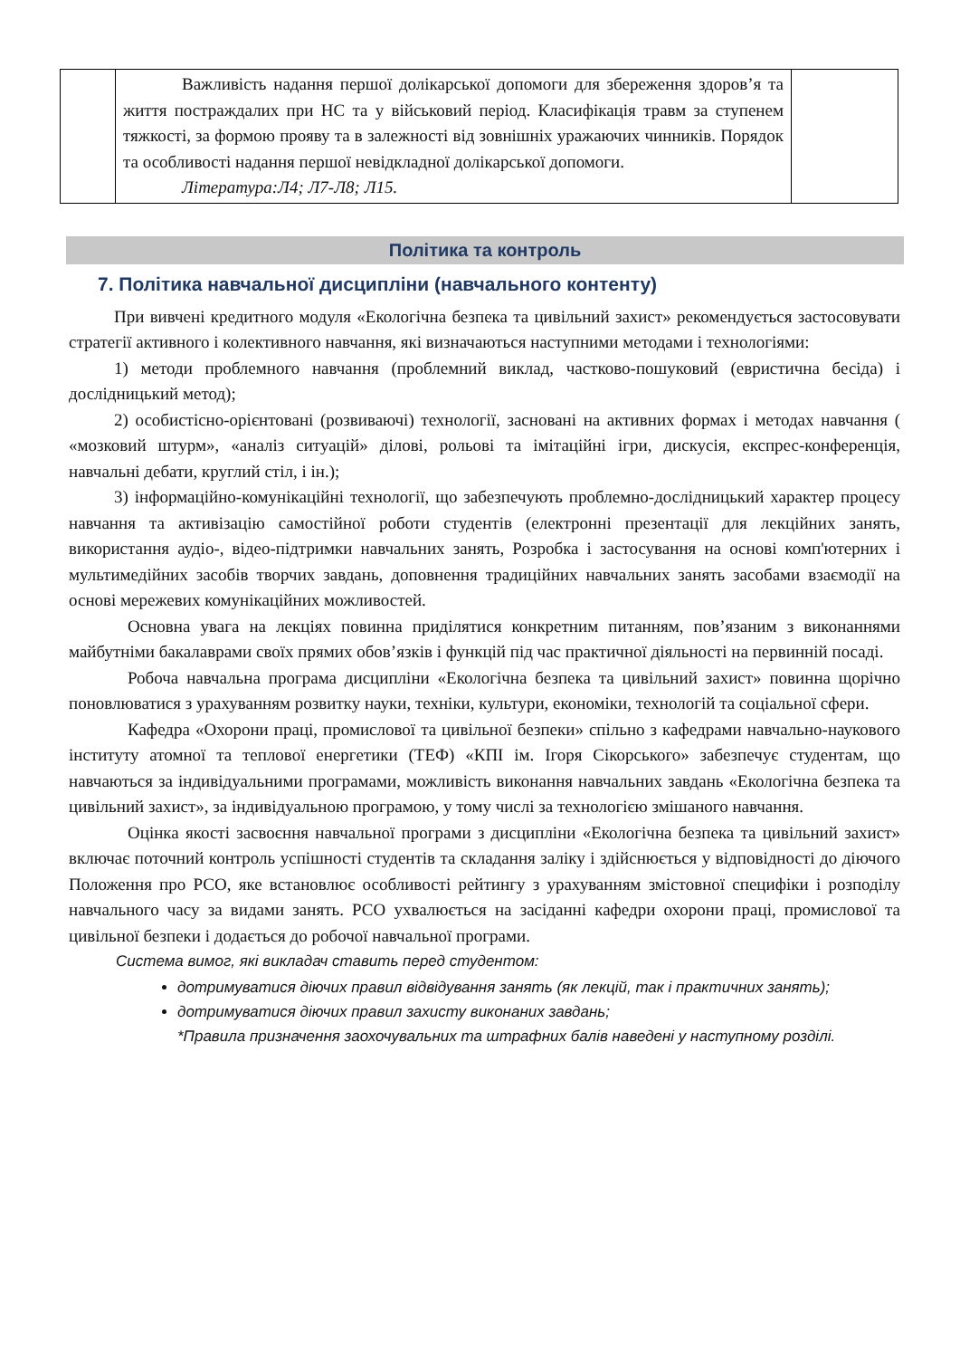| | Важливість надання першої долікарської допомоги для збереження здоров’я та життя постраждалих при НС та у військовий період. Класифікація травм за ступенем тяжкості, за формою прояву та в залежності від зовнішніх уражаючих чинників. Порядок та особливості надання першої невідкладної долікарської допомоги. Література:Л4; Л7-Л8; Л15. | |
Політика та контроль
7. Політика навчальної дисципліни (навчального контенту)
При вивчені кредитного модуля «Екологічна безпека та цивільний захист» рекомендується застосовувати стратегії активного і колективного навчання, які визначаються наступними методами і технологіями:
1) методи проблемного навчання (проблемний виклад, частково-пошуковий (евристична бесіда) і дослідницький метод);
2) особистісно-орієнтовані (розвиваючі) технології, засновані на активних формах і методах навчання ( «мозковий штурм», «аналіз ситуацій» ділові, рольові та імітаційні ігри, дискусія, експрес-конференція, навчальні дебати, круглий стіл, і ін.);
3) інформаційно-комунікаційні технології, що забезпечують проблемно-дослідницький характер процесу навчання та активізацію самостійної роботи студентів (електронні презентації для лекційних занять, використання аудіо-, відео-підтримки навчальних занять, Розробка і застосування на основі комп'ютерних і мультимедійних засобів творчих завдань, доповнення традиційних навчальних занять засобами взаємодії на основі мережевих комунікаційних можливостей.
Основна увага на лекціях повинна приділятися конкретним питанням, пов’язаним з виконаннями майбутніми бакалаврами своїх прямих обов’язків і функцій під час практичної діяльності на первинній посаді.
Робоча навчальна програма дисципліни «Екологічна безпека та цивільний захист» повинна щорічно поновлюватися з урахуванням розвитку науки, техніки, культури, економіки, технологій та соціальної сфери.
Кафедра «Охорони праці, промислової та цивільної безпеки» спільно з кафедрами навчально-наукового інституту атомної та теплової енергетики (ТЕФ) «КПІ ім. Ігоря Сікорського» забезпечує студентам, що навчаються за індивідуальними програмами, можливість виконання навчальних завдань «Екологічна безпека та цивільний захист», за індивідуальною програмою, у тому числі за технологією змішаного навчання.
Оцінка якості засвоєння навчальної програми з дисципліни «Екологічна безпека та цивільний захист» включає поточний контроль успішності студентів та складання заліку і здійснюється у відповідності до діючого Положення про РСО, яке встановлює особливості рейтингу з урахуванням змістовної специфіки і розподілу навчального часу за видами занять. РСО ухвалюється на засіданні кафедри охорони праці, промислової та цивільної безпеки і додається до робочої навчальної програми.
Система вимог, які викладач ставить перед студентом:
дотримуватися діючих правил відвідування занять (як лекцій, так і практичних занять);
дотримуватися діючих правил захисту виконаних завдань;
*Правила призначення заохочувальних та штрафних балів наведені у наступному розділі.